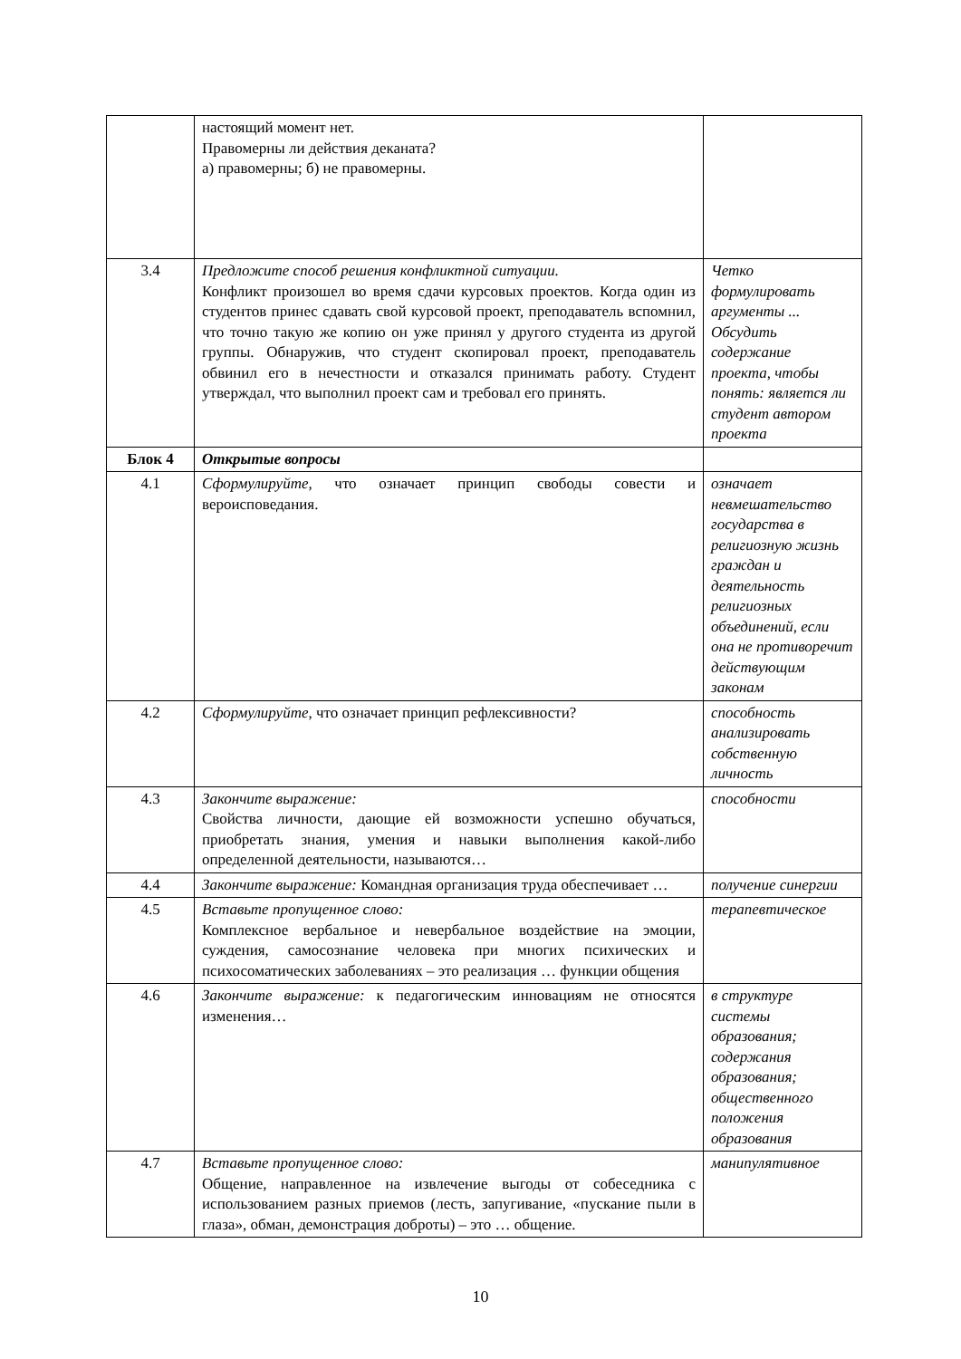| | настоящий момент нет. Правомерны ли действия деканата? а) правомерны; б) не правомерны. | |
| 3.4 | Предложите способ решения конфликтной ситуации. Конфликт произошел во время сдачи курсовых проектов. Когда один из студентов принес сдавать свой курсовой проект, преподаватель вспомнил, что точно такую же копию он уже принял у другого студента из другой группы. Обнаружив, что студент скопировал проект, преподаватель обвинил его в нечестности и отказался принимать работу. Студент утверждал, что выполнил проект сам и требовал его принять. | Четко формулировать аргументы ... Обсудить содержание проекта, чтобы понять: является ли студент автором проекта |
| Блок 4 | Открытые вопросы | |
| 4.1 | Сформулируйте, что означает принцип свободы совести и вероисповедания. | означает невмешательство государства в религиозную жизнь граждан и деятельность религиозных объединений, если она не противоречит действующим законам |
| 4.2 | Сформулируйте, что означает принцип рефлексивности? | способность анализировать собственную личность |
| 4.3 | Закончите выражение: Свойства личности, дающие ей возможности успешно обучаться, приобретать знания, умения и навыки выполнения какой-либо определенной деятельности, называются… | способности |
| 4.4 | Закончите выражение: Командная организация труда обеспечивает … | получение синергии |
| 4.5 | Вставьте пропущенное слово: Комплексное вербальное и невербальное воздействие на эмоции, суждения, самосознание человека при многих психических и психосоматических заболеваниях – это реализация … функции общения | терапевтическое |
| 4.6 | Закончите выражение: к педагогическим инновациям не относятся изменения… | в структуре системы образования; содержания образования; общественного положения образования |
| 4.7 | Вставьте пропущенное слово: Общение, направленное на извлечение выгоды от собеседника с использованием разных приемов (лесть, запугивание, «пускание пыли в глаза», обман, демонстрация доброты) – это … общение. | манипулятивное |
10